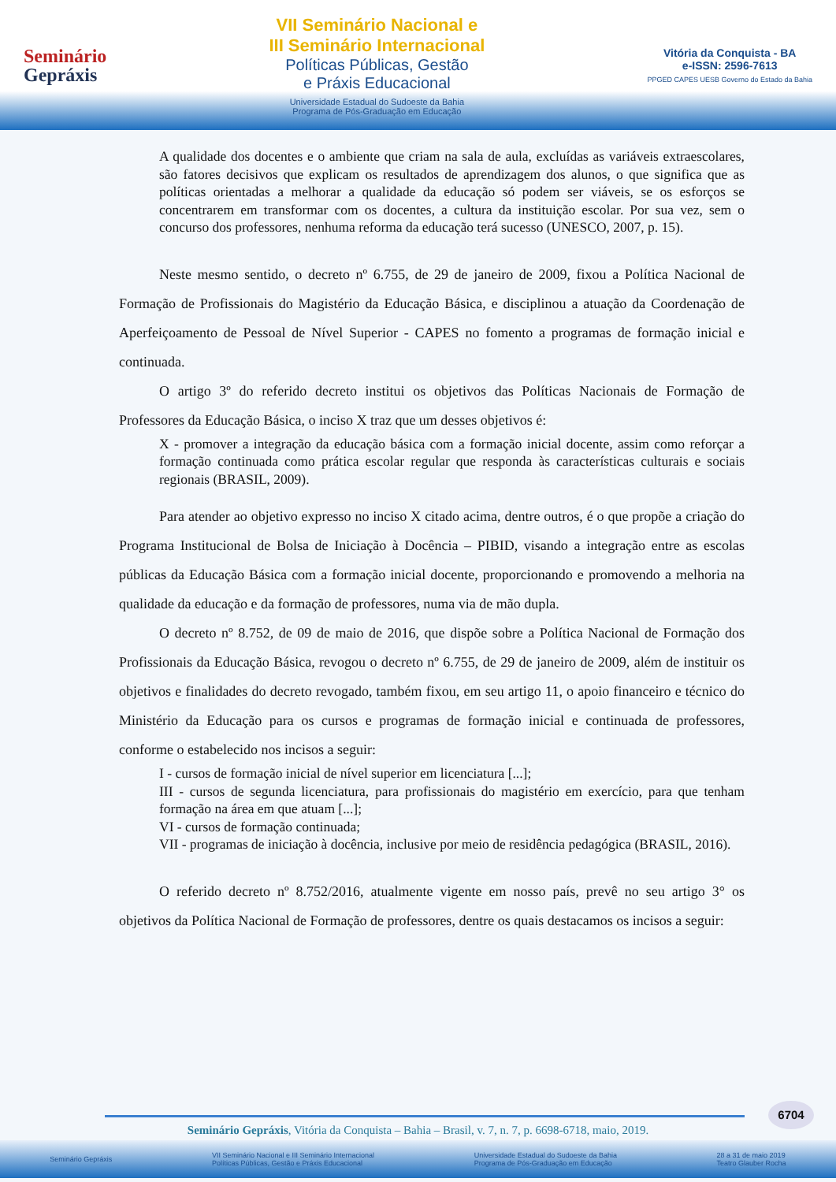Seminário
Gepráxis
VII Seminário Nacional e
III Seminário Internacional
Políticas Públicas, Gestão
e Práxis Educacional
Universidade Estadual do Sudoeste da Bahia
Programa de Pós-Graduação em Educação
Vitória da Conquista - BA
e-ISSN: 2596-7613
PPGED CAPES UESB Governo do Estado da Bahia
A qualidade dos docentes e o ambiente que criam na sala de aula, excluídas as variáveis extraescolares, são fatores decisivos que explicam os resultados de aprendizagem dos alunos, o que significa que as políticas orientadas a melhorar a qualidade da educação só podem ser viáveis, se os esforços se concentrarem em transformar com os docentes, a cultura da instituição escolar. Por sua vez, sem o concurso dos professores, nenhuma reforma da educação terá sucesso (UNESCO, 2007, p. 15).
Neste mesmo sentido, o decreto nº 6.755, de 29 de janeiro de 2009, fixou a Política Nacional de Formação de Profissionais do Magistério da Educação Básica, e disciplinou a atuação da Coordenação de Aperfeiçoamento de Pessoal de Nível Superior - CAPES no fomento a programas de formação inicial e continuada.
O artigo 3º do referido decreto institui os objetivos das Políticas Nacionais de Formação de Professores da Educação Básica, o inciso X traz que um desses objetivos é:
X - promover a integração da educação básica com a formação inicial docente, assim como reforçar a formação continuada como prática escolar regular que responda às características culturais e sociais regionais (BRASIL, 2009).
Para atender ao objetivo expresso no inciso X citado acima, dentre outros, é o que propõe a criação do Programa Institucional de Bolsa de Iniciação à Docência – PIBID, visando a integração entre as escolas públicas da Educação Básica com a formação inicial docente, proporcionando e promovendo a melhoria na qualidade da educação e da formação de professores, numa via de mão dupla.
O decreto nº 8.752, de 09 de maio de 2016, que dispõe sobre a Política Nacional de Formação dos Profissionais da Educação Básica, revogou o decreto nº 6.755, de 29 de janeiro de 2009, além de instituir os objetivos e finalidades do decreto revogado, também fixou, em seu artigo 11, o apoio financeiro e técnico do Ministério da Educação para os cursos e programas de formação inicial e continuada de professores, conforme o estabelecido nos incisos a seguir:
I - cursos de formação inicial de nível superior em licenciatura [...];
III - cursos de segunda licenciatura, para profissionais do magistério em exercício, para que tenham formação na área em que atuam [...];
VI - cursos de formação continuada;
VII - programas de iniciação à docência, inclusive por meio de residência pedagógica (BRASIL, 2016).
O referido decreto nº 8.752/2016, atualmente vigente em nosso país, prevê no seu artigo 3° os objetivos da Política Nacional de Formação de professores, dentre os quais destacamos os incisos a seguir:
6704
Seminário Gepráxis, Vitória da Conquista – Bahia – Brasil, v. 7, n. 7, p. 6698-6718, maio, 2019.
Seminário Gepráxis VII Seminário Nacional e III Seminário Internacional
Políticas Públicas, Gestão e Práxis Educacional Universidade Estadual do Sudoeste da Bahia
Programa de Pós-Graduação em Educação 28 a 31 de maio 2019
Teatro Glauber Rocha